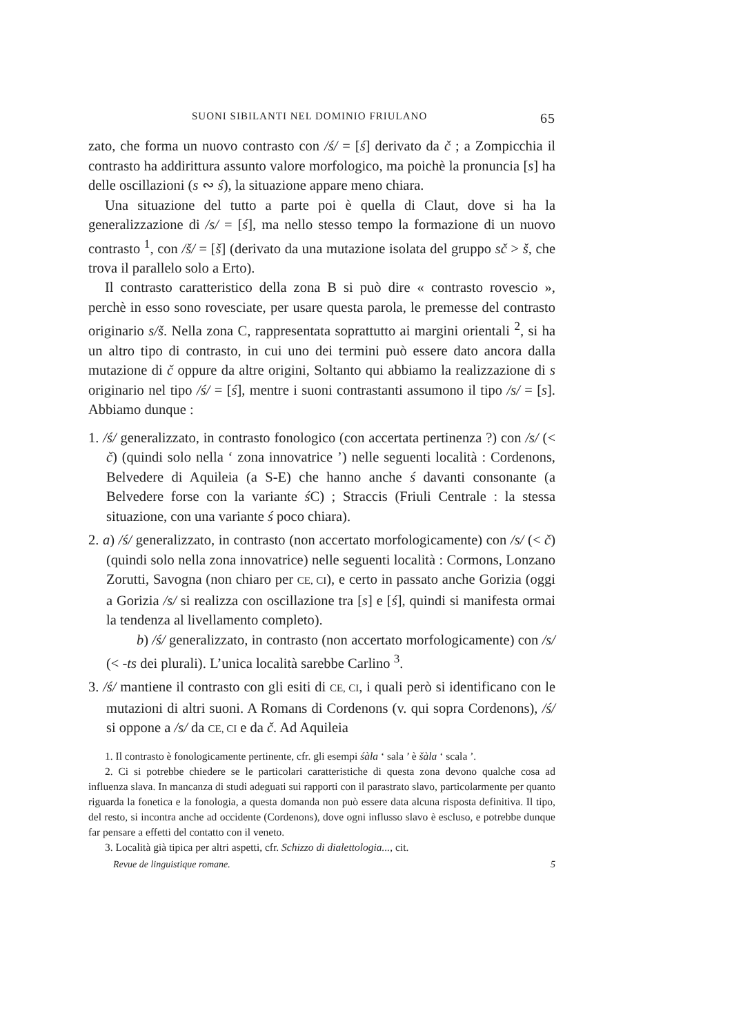SUONI SIBILANTI NEL DOMINIO FRIULANO 65
zato, che forma un nuovo contrasto con /ś/ = [ś] derivato da č ; a Zompicchia il contrasto ha addirittura assunto valore morfologico, ma poichè la pronuncia [s] ha delle oscillazioni (s ∾ ś), la situazione appare meno chiara.
Una situazione del tutto a parte poi è quella di Claut, dove si ha la generalizzazione di /s/ = [ś], ma nello stesso tempo la formazione di un nuovo contrasto <sup>1</sup>, con /š/ = [š] (derivato da una mutazione isolata del gruppo sč > š, che trova il parallelo solo a Erto).
Il contrasto caratteristico della zona B si può dire « contrasto rovescio », perchè in esso sono rovesciate, per usare questa parola, le premesse del contrasto originario s/š. Nella zona C, rappresentata soprattutto ai margini orientali <sup>2</sup>, si ha un altro tipo di contrasto, in cui uno dei termini può essere dato ancora dalla mutazione di č oppure da altre origini, Soltanto qui abbiamo la realizzazione di s originario nel tipo /ś/ = [ś], mentre i suoni contrastanti assumono il tipo /s/ = [s]. Abbiamo dunque :
1. /ś/ generalizzato, in contrasto fonologico (con accertata pertinenza ?) con /s/ (< č) (quindi solo nella ‘ zona innovatrice ’) nelle seguenti località : Cordenons, Belvedere di Aquileia (a S-E) che hanno anche ś davanti consonante (a Belvedere forse con la variante ś C) ; Straccis (Friuli Centrale : la stessa situazione, con una variante ś poco chiara).
2. a) /ś/ generalizzato, in contrasto (non accertato morfologicamente) con /s/ (< č) (quindi solo nella zona innovatrice) nelle seguenti località : Cormons, Lonzano Zorutti, Savogna (non chiaro per CE, CI), e certo in passato anche Gorizia (oggi a Gorizia /s/ si realizza con oscillazione tra [s] e [ś], quindi si manifesta ormai la tendenza al livellamento completo).
b) /ś/ generalizzato, in contrasto (non accertato morfologicamente) con /s/ (< -ts dei plurali). L’unica località sarebbe Carlino <sup>3</sup>.
3. /ś/ mantiene il contrasto con gli esiti di CE, CI, i quali però si identificano con le mutazioni di altri suoni. A Romans di Cordenons (v. qui sopra Cordenons), /ś/ si oppone a /s/ da CE, CI e da č. Ad Aquileia
1. Il contrasto è fonologicamente pertinente, cfr. gli esempi śàla ‘ sala ’ è šàla ‘ scala ’.
2. Ci si potrebbe chiedere se le particolari caratteristiche di questa zona devono qualche cosa ad influenza slava. In mancanza di studi adeguati sui rapporti con il parastrato slavo, particolarmente per quanto riguarda la fonetica e la fonologia, a questa domanda non può essere data alcuna risposta definitiva. Il tipo, del resto, si incontra anche ad occidente (Cordenons), dove ogni influsso slavo è escluso, e potrebbe dunque far pensare a effetti del contatto con il veneto.
3. Località già tipica per altri aspetti, cfr. Schizzo di dialettologia..., cit.
Revue de linguistique romane. 5